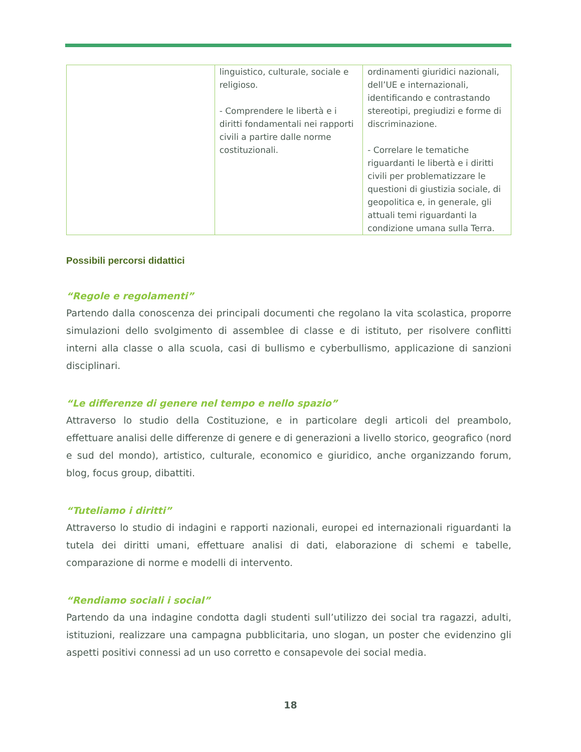| | linguistico, culturale, sociale e religioso. - Comprendere le libertà e i diritti fondamentali nei rapporti civili a partire dalle norme costituzionali. | ordinamenti giuridici nazionali, dell’UE e internazionali, identificando e contrastando stereotipi, pregiudizi e forme di discriminazione. - Correlare le tematiche riguardanti le libertà e i diritti civili per problematizzare le questioni di giustizia sociale, di geopolitica e, in generale, gli attuali temi riguardanti la condizione umana sulla Terra. |
Possibili percorsi didattici
“Regole e regolamenti”
Partendo dalla conoscenza dei principali documenti che regolano la vita scolastica, proporre simulazioni dello svolgimento di assemblee di classe e di istituto, per risolvere conflitti interni alla classe o alla scuola, casi di bullismo e cyberbullismo, applicazione di sanzioni disciplinari.
“Le differenze di genere nel tempo e nello spazio”
Attraverso lo studio della Costituzione, e in particolare degli articoli del preambolo, effettuare analisi delle differenze di genere e di generazioni a livello storico, geografico (nord e sud del mondo), artistico, culturale, economico e giuridico, anche organizzando forum, blog, focus group, dibattiti.
“Tuteliamo i diritti”
Attraverso lo studio di indagini e rapporti nazionali, europei ed internazionali riguardanti la tutela dei diritti umani, effettuare analisi di dati, elaborazione di schemi e tabelle, comparazione di norme e modelli di intervento.
“Rendiamo sociali i social”
Partendo da una indagine condotta dagli studenti sull’utilizzo dei social tra ragazzi, adulti, istituzioni, realizzare una campagna pubblicitaria, uno slogan, un poster che evidenzino gli aspetti positivi connessi ad un uso corretto e consapevole dei social media.
18